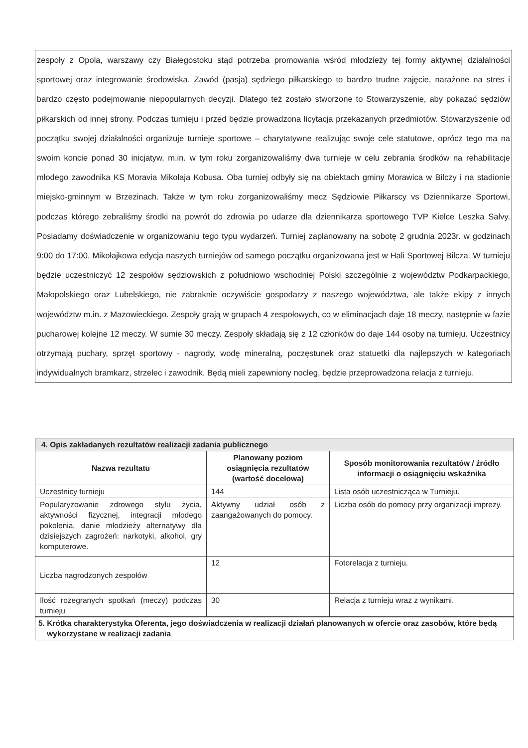zespoły z Opola, warszawy czy Białegostoku stąd potrzeba promowania wśród młodzieży tej formy aktywnej działalności sportowej oraz integrowanie środowiska. Zawód (pasja) sędziego piłkarskiego to bardzo trudne zajęcie, narażone na stres i bardzo często podejmowanie niepopularnych decyzji. Dlatego też zostało stworzone to Stowarzyszenie, aby pokazać sędziów piłkarskich od innej strony. Podczas turnieju i przed będzie prowadzona licytacja przekazanych przedmiotów. Stowarzyszenie od początku swojej działalności organizuje turnieje sportowe – charytatywne realizując swoje cele statutowe, oprócz tego ma na swoim koncie ponad 30 inicjatyw, m.in. w tym roku zorganizowaliśmy dwa turnieje w celu zebrania środków na rehabilitacje młodego zawodnika KS Moravia Mikołaja Kobusa. Oba turniej odbyły się na obiektach gminy Morawica w Bilczy i na stadionie miejsko-gminnym w Brzezinach. Także w tym roku zorganizowaliśmy mecz Sędziowie Piłkarscy vs Dziennikarze Sportowi, podczas którego zebraliśmy środki na powrót do zdrowia po udarze dla dziennikarza sportowego TVP Kielce Leszka Salvy. Posiadamy doświadczenie w organizowaniu tego typu wydarzeń. Turniej zaplanowany na sobotę 2 grudnia 2023r. w godzinach 9:00 do 17:00, Mikołajkowa edycja naszych turniejów od samego początku organizowana jest w Hali Sportowej Bilcza. W turnieju będzie uczestniczyć 12 zespołów sędziowskich z południowo wschodniej Polski szczególnie z województw Podkarpackiego, Małopolskiego oraz Lubelskiego, nie zabraknie oczywiście gospodarzy z naszego województwa, ale także ekipy z innych województw m.in. z Mazowieckiego. Zespoły grają w grupach 4 zespołowych, co w eliminacjach daje 18 meczy, następnie w fazie pucharowej kolejne 12 meczy. W sumie 30 meczy. Zespoły składają się z 12 członków do daje 144 osoby na turnieju. Uczestnicy otrzymają puchary, sprzęt sportowy - nagrody, wodę mineralną, poczęstunek oraz statuetki dla najlepszych w kategoriach indywidualnych bramkarz, strzelec i zawodnik. Będą mieli zapewniony nocleg, będzie przeprowadzona relacja z turnieju.
| 4. Opis zakładanych rezultatów realizacji zadania publicznego | | |
| Nazwa rezultatu | Planowany poziom osiągnięcia rezultatów (wartość docelowa) | Sposób monitorowania rezultatów / źródło informacji o osiągnięciu wskaźnika |
| Uczestnicy turnieju | 144 | Lista osób uczestnicząca w Turnieju. |
| Popularyzowanie zdrowego stylu życia, aktywności fizycznej, integracji młodego pokolenia, danie młodzieży alternatywy dla dzisiejszych zagrożeń: narkotyki, alkohol, gry komputerowe. | Aktywny udział osób z zaangażowanych do pomocy. | Liczba osób do pomocy przy organizacji imprezy. |
| Liczba nagrodzonych zespołów | 12 | Fotorelacja z turnieju. |
| Ilość rozegranych spotkań (meczy) podczas turnieju | 30 | Relacja z turnieju wraz z wynikami. |
5. Krótka charakterystyka Oferenta, jego doświadczenia w realizacji działań planowanych w ofercie oraz zasobów, które będą
wykorzystane w realizacji zadania